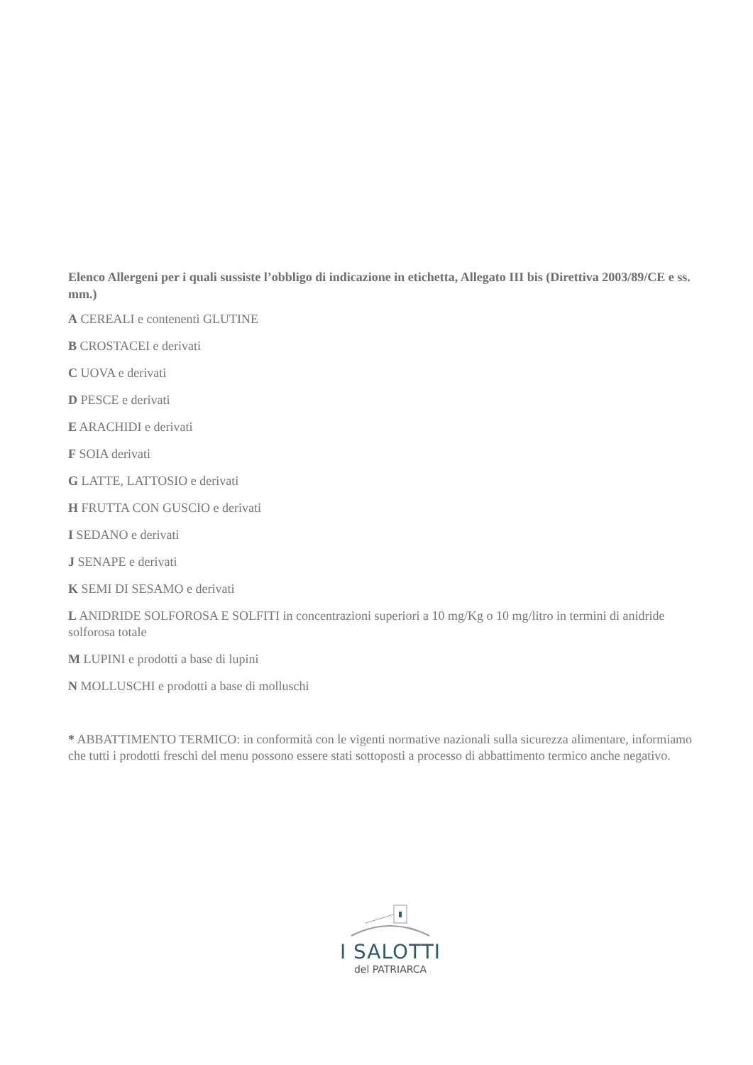Elenco Allergeni per i quali sussiste l’obbligo di indicazione in etichetta, Allegato III bis (Direttiva 2003/89/CE e ss. mm.)
A CEREALI e contenenti GLUTINE
B CROSTACEI e derivati
C UOVA e derivati
D PESCE e derivati
E ARACHIDI e derivati
F SOIA derivati
G LATTE, LATTOSIO e derivati
H FRUTTA CON GUSCIO e derivati
I SEDANO e derivati
J SENAPE e derivati
K SEMI DI SESAMO e derivati
L ANIDRIDE SOLFOROSA E SOLFITI in concentrazioni superiori a 10 mg/Kg o 10 mg/litro in termini di anidride solforosa totale
M LUPINI e prodotti a base di lupini
N MOLLUSCHI e prodotti a base di molluschi
* ABBATTIMENTO TERMICO: in conformità con le vigenti normative nazionali sulla sicurezza alimentare, informiamo che tutti i prodotti freschi del menu possono essere stati sottoposti a processo di abbattimento termico anche negativo.
I SALOTTI
del PATRIARCA